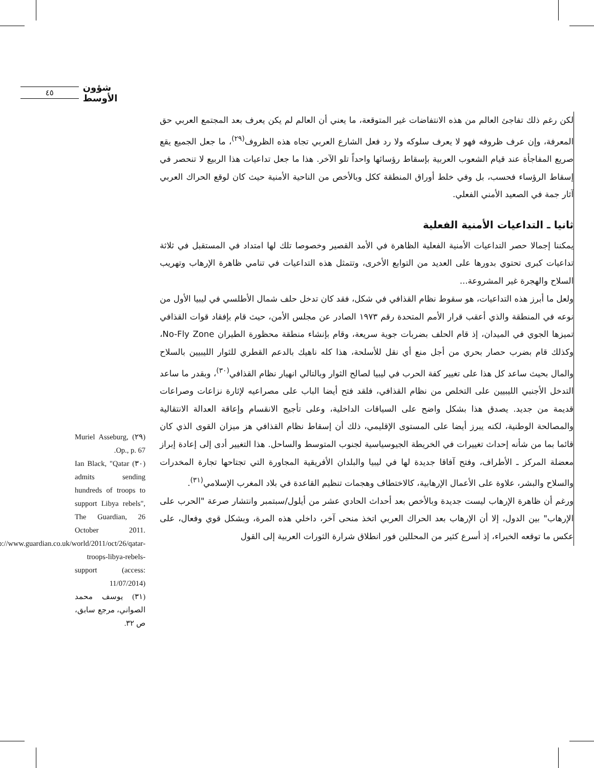٤٥ شؤون الأوسط
لكن رغم ذلك تفاجئ العالم من هذه الانتفاضات غير المتوقعة، ما يعني أن العالم لم يكن يعرف بعد المجتمع العربي حق المعرفة، وإن عرف ظروفه فهو لا يعرف سلوكه ولا رد فعل الشارع العربي تجاه هذه الظروف<sup>(٢٩)</sup>، ما جعل الجميع يقع صريع المفاجأة عند قيام الشعوب العربية بإسقاط رؤسائها واحداً تلو الآخر. هذا ما جعل تداعيات هذا الربيع لا تنحصر في إسقاط الرؤساء فحسب، بل وفي خلط أوراق المنطقة ككل وبالأخص من الناحية الأمنية حيث كان لوقع الحراك العربي آثار جمة في الصعيد الأمني الفعلي.
ثانيا ـ التداعيات الأمنية الفعلية
يمكننا إجمالا حصر التداعيات الأمنية الفعلية الظاهرة في الأمد القصير وخصوصا تلك لها امتداد في المستقبل في ثلاثة تداعيات كبرى تحتوي بدورها على العديد من التوابع الأخرى، وتتمثل هذه التداعيات في تنامي ظاهرة الإرهاب وتهريب السلاح والهجرة غير المشروعة...
ولعل ما أبرز هذه التداعيات، هو سقوط نظام القذافي في شكل، فقد كان تدخل حلف شمال الأطلسي في ليبيا الأول من نوعه في المنطقة والذي أعقب قرار الأمم المتحدة رقم ١٩٧٣ الصادر عن مجلس الأمن، حيث قام بإفقاد قوات القذافي تميزها الجوي في الميدان، إذ قام الحلف بضربات جوية سريعة، وقام بإنشاء منطقة محظورة الطيران No-Fly Zone، وكذلك قام بضرب حصار بحري من أجل منع أي نقل للأسلحة، هذا كله ناهيك بالدعم القطري للثوار الليبيين بالسلاح والمال بحيث ساعد كل هذا على تغيير كفة الحرب في ليبيا لصالح الثوار وبالتالي انهيار نظام القذافي<sup>(٣٠)</sup>، وبقدر ما ساعد التدخل الأجنبي الليبيين على التخلص من نظام القذافي، فلقد فتح أيضا الباب على مصراعيه لإثارة نزاعات وصراعات قديمة من جديد. يصدق هذا بشكل واضح على السياقات الداخلية، وعلى تأجيج الانقسام وإعاقة العدالة الانتقالية والمصالحة الوطنية، لكنه يبرز أيضا على المستوى الإقليمي، ذلك أن إسقاط نظام القذافي هز ميزان القوى الذي كان قائما بما من شأنه إحداث تغييرات في الخريطة الجيوسياسية لجنوب المتوسط والساحل. هذا التغيير أدى إلى إعادة إبراز معضلة المركز ـ الأطراف، وفتح آفاقا جديدة لها في ليبيا والبلدان الأفريقية المجاورة التي تجتاحها تجارة المخدرات والسلاح والبشر، علاوة على الأعمال الإرهابية، كالاختطاف وهجمات تنظيم القاعدة في بلاد المغرب الإسلامي<sup>(٣١)</sup>.
ورغم أن ظاهرة الإرهاب ليست جديدة وبالأخص بعد أحداث الحادي عشر من أيلول/سبتمبر وانتشار صرعة "الحرب على الإرهاب" بين الدول، إلا أن الإرهاب بعد الحراك العربي اتخذ منحى آخر، داخلي هذه المرة، وبشكل قوي وفعال، على عكس ما توقعه الخبراء، إذ أسرع كثير من المحللين فور انطلاق شرارة الثورات العربية إلى القول
(٢٩) Muriel Asseburg, Op., p. 67.
(٣٠) Ian Black, "Qatar admits sending hundreds of troops to support Libya rebels", The Guardian, 26 October 2011. http://www.guardian.co.uk/world/2011/oct/26/qatar-troops-libya-rebels-support (access: 11/07/2014)
(٣١) يوسف محمد الصواني، مرجع سابق، ص ٣٢.